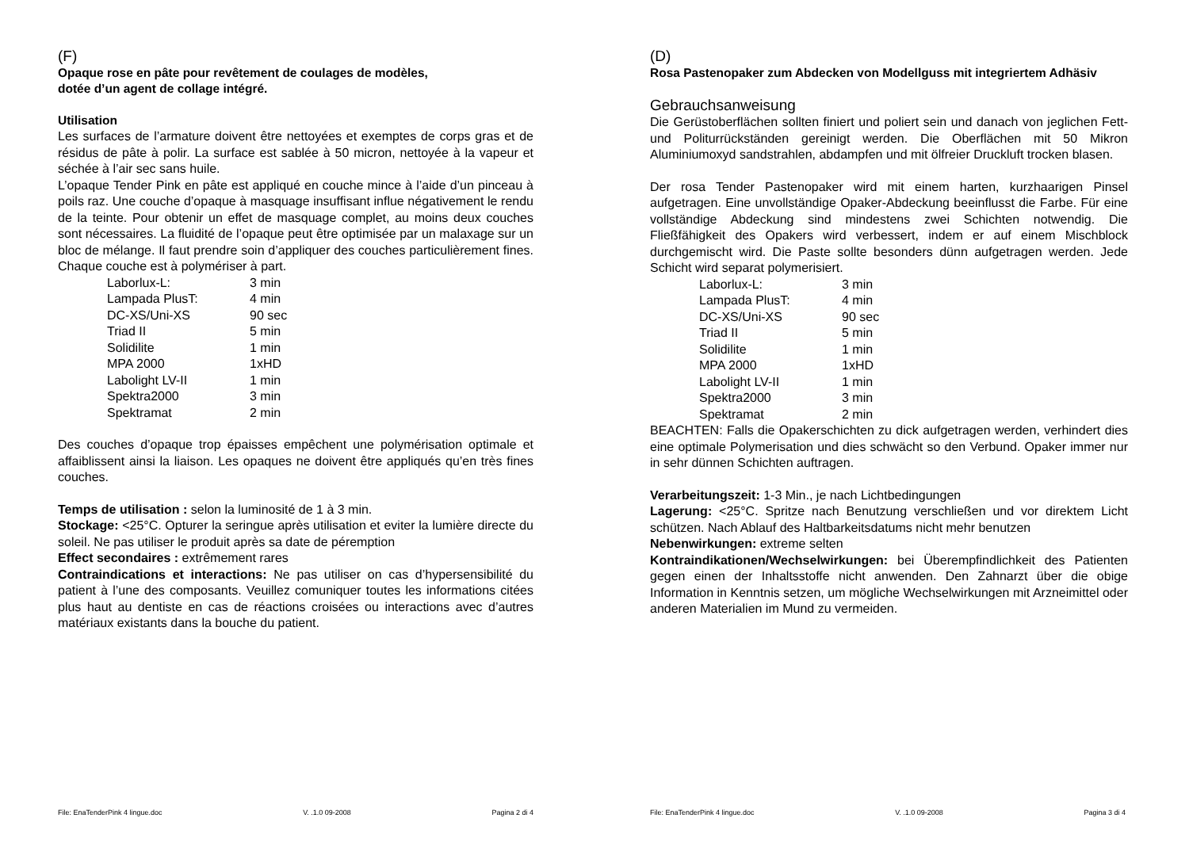(F)
Opaque rose en pâte pour revêtement de coulages de modèles,
dotée d’un agent de collage intégré.
Utilisation
Les surfaces de l’armature doivent être nettoyées et exemptes de corps gras et de résidus de pâte à polir. La surface est sablée à 50 micron, nettoyée à la vapeur et séchée à l’air sec sans huile.
L’opaque Tender Pink en pâte est appliqué en couche mince à l’aide d’un pinceau à poils raz. Une couche d’opaque à masquage insuffisant influe négativement le rendu de la teinte. Pour obtenir un effet de masquage complet, au moins deux couches sont nécessaires. La fluidité de l’opaque peut être optimisée par un malaxage sur un bloc de mélange. Il faut prendre soin d’appliquer des couches particulièrement fines. Chaque couche est à polymériser à part.
| Laborlux-L: | 3 min |
| Lampada PlusT: | 4 min |
| DC-XS/Uni-XS | 90 sec |
| Triad II | 5 min |
| Solidilite | 1 min |
| MPA 2000 | 1xHD |
| Labolight LV-II | 1 min |
| Spektra2000 | 3 min |
| Spektramat | 2 min |
Des couches d’opaque trop épaisses empêchent une polymérisation optimale et affaiblissent ainsi la liaison. Les opaques ne doivent être appliqués qu’en très fines couches.
Temps de utilisation : selon la luminosité de 1 à 3 min.
Stockage: <25°C. Opturer la seringue après utilisation et eviter la lumière directe du soleil. Ne pas utiliser le produit après sa date de péremption
Effect secondaires : extrêmement rares
Contraindications et interactions: Ne pas utiliser on cas d’hypersensibilité du patient à l’une des composants. Veuillez comuniquer toutes les informations citées plus haut au dentiste en cas de réactions croisées ou interactions avec d’autres matériaux existants dans la bouche du patient.
File: EnaTenderPink 4 lingue.doc V. .1.0 09-2008 Pagina 2 di 4
(D)
Rosa Pastenopaker zum Abdecken von Modellguss mit integriertem Adhäsiv
Gebrauchsanweisung
Die Gerüstoberflächen sollten finiert und poliert sein und danach von jeglichen Fett- und Politurrückständen gereinigt werden. Die Oberflächen mit 50 Mikron Aluminiumoxyd sandstrahlen, abdampfen und mit ölfreier Druckluft trocken blasen.
Der rosa Tender Pastenopaker wird mit einem harten, kurzhaarigen Pinsel aufgetragen. Eine unvollständige Opaker-Abdeckung beeinflusst die Farbe. Für eine vollständige Abdeckung sind mindestens zwei Schichten notwendig. Die Fließfähigkeit des Opakers wird verbessert, indem er auf einem Mischblock durchgemischt wird. Die Paste sollte besonders dünn aufgetragen werden. Jede Schicht wird separat polymerisiert.
| Laborlux-L: | 3 min |
| Lampada PlusT: | 4 min |
| DC-XS/Uni-XS | 90 sec |
| Triad II | 5 min |
| Solidilite | 1 min |
| MPA 2000 | 1xHD |
| Labolight LV-II | 1 min |
| Spektra2000 | 3 min |
| Spektramat | 2 min |
BEACHTEN: Falls die Opakerschichten zu dick aufgetragen werden, verhindert dies eine optimale Polymerisation und dies schwächt so den Verbund. Opaker immer nur in sehr dünnen Schichten auftragen.
Verarbeitungszeit: 1-3 Min., je nach Lichtbedingungen
Lagerung: <25°C. Spritze nach Benutzung verschließen und vor direktem Licht schützen. Nach Ablauf des Haltbarkeitsdatums nicht mehr benutzen
Nebenwirkungen: extreme selten
Kontraindikationen/Wechselwirkungen: bei Überempfindlichkeit des Patienten gegen einen der Inhaltsstoffe nicht anwenden. Den Zahnarzt über die obige Information in Kenntnis setzen, um mögliche Wechselwirkungen mit Arzneimittel oder anderen Materialien im Mund zu vermeiden.
File: EnaTenderPink 4 lingue.doc V. .1.0 09-2008 Pagina 3 di 4